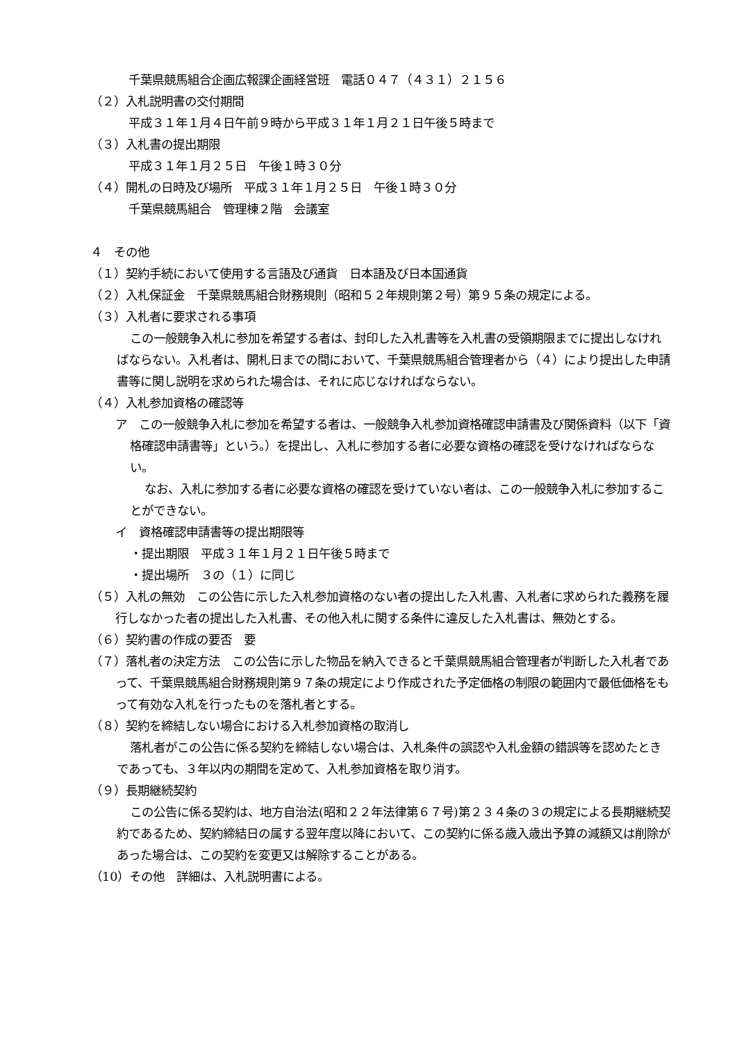千葉県競馬組合企画広報課企画経営班　電話０４７（４３１）２１５６
（２）入札説明書の交付期間
平成３１年１月４日午前９時から平成３１年１月２１日午後５時まで
（３）入札書の提出期限
平成３１年１月２５日　午後１時３０分
（４）開札の日時及び場所　平成３１年１月２５日　午後１時３０分
千葉県競馬組合　管理棟２階　会議室
４　その他
（１）契約手続において使用する言語及び通貨　日本語及び日本国通貨
（２）入札保証金　千葉県競馬組合財務規則（昭和５２年規則第２号）第９５条の規定による。
（３）入札者に要求される事項
この一般競争入札に参加を希望する者は、封印した入札書等を入札書の受領期限までに提出しなければならない。入札者は、開札日までの間において、千葉県競馬組合管理者から（４）により提出した申請書等に関し説明を求められた場合は、それに応じなければならない。
（４）入札参加資格の確認等
ア　この一般競争入札に参加を希望する者は、一般競争入札参加資格確認申請書及び関係資料（以下「資格確認申請書等」という。）を提出し、入札に参加する者に必要な資格の確認を受けなければならない。
なお、入札に参加する者に必要な資格の確認を受けていない者は、この一般競争入札に参加することができない。
イ　資格確認申請書等の提出期限等
・提出期限　平成３１年１月２１日午後５時まで
・提出場所　３の（１）に同じ
（５）入札の無効　この公告に示した入札参加資格のない者の提出した入札書、入札者に求められた義務を履行しなかった者の提出した入札書、その他入札に関する条件に違反した入札書は、無効とする。
（６）契約書の作成の要否　要
（７）落札者の決定方法　この公告に示した物品を納入できると千葉県競馬組合管理者が判断した入札者であって、千葉県競馬組合財務規則第９７条の規定により作成された予定価格の制限の範囲内で最低価格をもって有効な入札を行ったものを落札者とする。
（８）契約を締結しない場合における入札参加資格の取消し
落札者がこの公告に係る契約を締結しない場合は、入札条件の誤認や入札金額の錯誤等を認めたときであっても、３年以内の期間を定めて、入札参加資格を取り消す。
（９）長期継続契約
この公告に係る契約は、地方自治法(昭和２２年法律第６７号)第２３４条の３の規定による長期継続契約であるため、契約締結日の属する翌年度以降において、この契約に係る歳入歳出予算の減額又は削除があった場合は、この契約を変更又は解除することがある。
（10）その他　詳細は、入札説明書による。